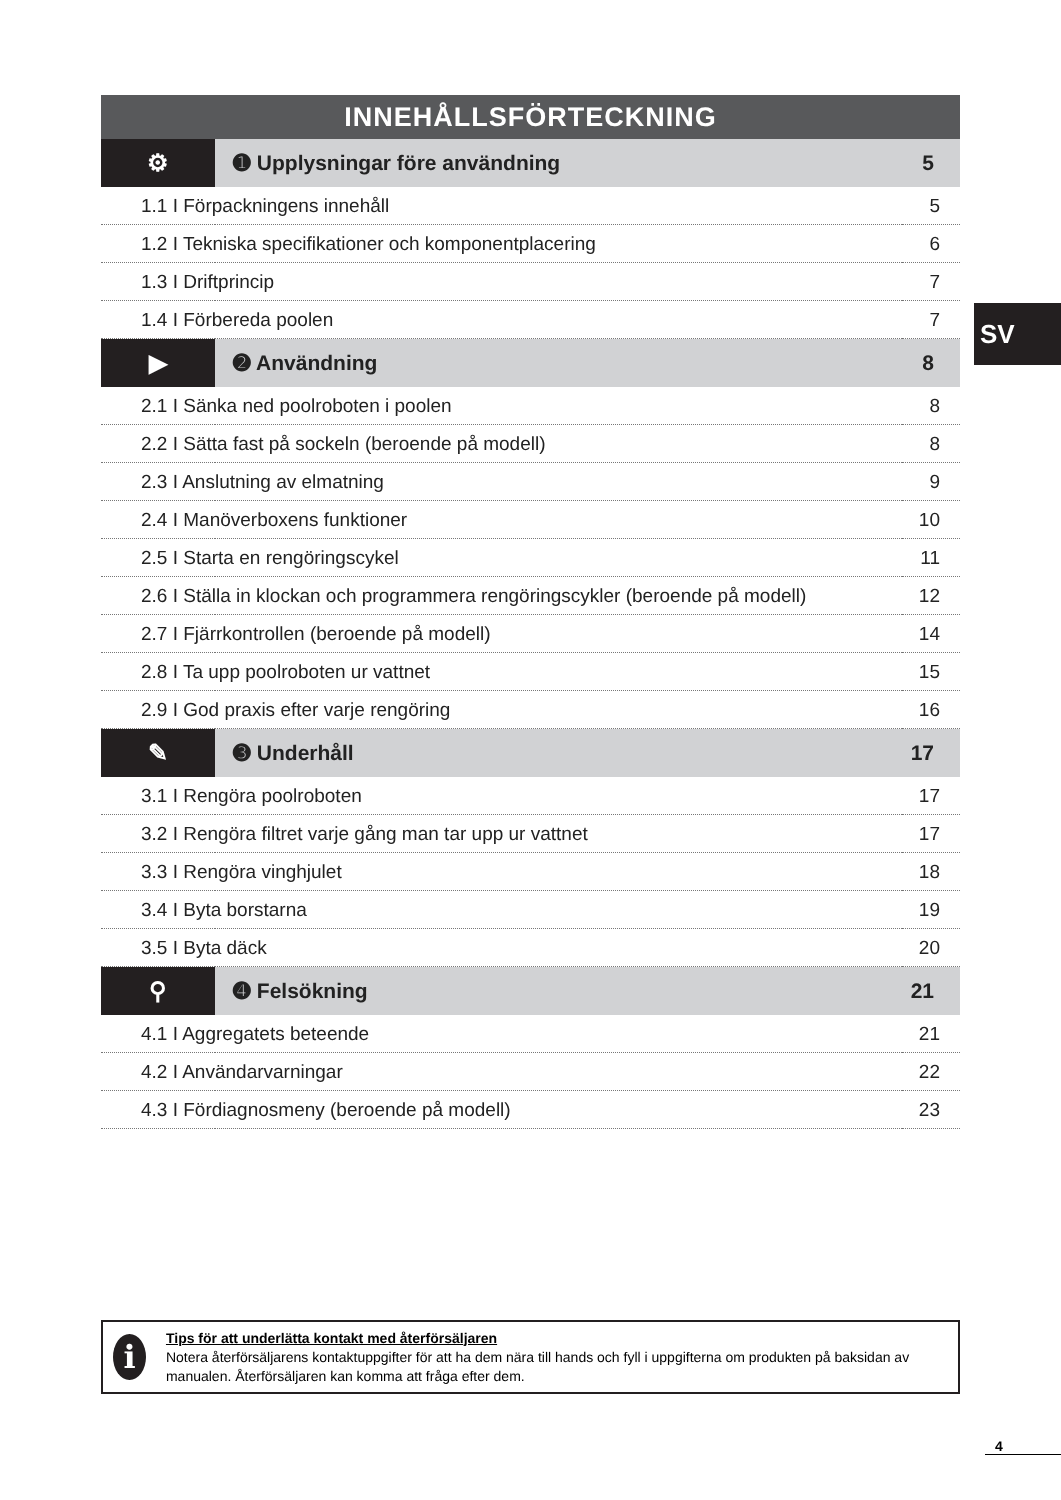INNEHÅLLSFÖRTECKNING
| ⚙ | ➊ Upplysningar före användning | 5 |
| 1.1 I Förpackningens innehåll | | 5 |
| 1.2 I Tekniska specifikationer och komponentplacering | | 6 |
| 1.3 I Driftprincip | | 7 |
| 1.4 I Förbereda poolen | | 7 |
| ▶ | ➋ Användning | 8 |
| 2.1 I Sänka ned poolroboten i poolen | | 8 |
| 2.2 I Sätta fast på sockeln (beroende på modell) | | 8 |
| 2.3 I Anslutning av elmatning | | 9 |
| 2.4 I Manöverboxens funktioner | | 10 |
| 2.5 I Starta en rengöringscykel | | 11 |
| 2.6 I Ställa in klockan och programmera rengöringscykler (beroende på modell) | | 12 |
| 2.7 I Fjärrkontrollen (beroende på modell) | | 14 |
| 2.8 I Ta upp poolroboten ur vattnet | | 15 |
| 2.9 I God praxis efter varje rengöring | | 16 |
| ✎ | ➌ Underhåll | 17 |
| 3.1 I Rengöra poolroboten | | 17 |
| 3.2 I Rengöra filtret varje gång man tar upp ur vattnet | | 17 |
| 3.3 I Rengöra vinghjulet | | 18 |
| 3.4 I Byta borstarna | | 19 |
| 3.5 I Byta däck | | 20 |
| ⚲ | ➍ Felsökning | 21 |
| 4.1 I Aggregatets beteende | | 21 |
| 4.2 I Användarvarningar | | 22 |
| 4.3 I Fördiagnosmeny (beroende på modell) | | 23 |
SV
i
Tips för att underlätta kontakt med återförsäljaren
Notera återförsäljarens kontaktuppgifter för att ha dem nära till hands och fyll i uppgifterna om produkten på baksidan av manualen. Återförsäljaren kan komma att fråga efter dem.
4